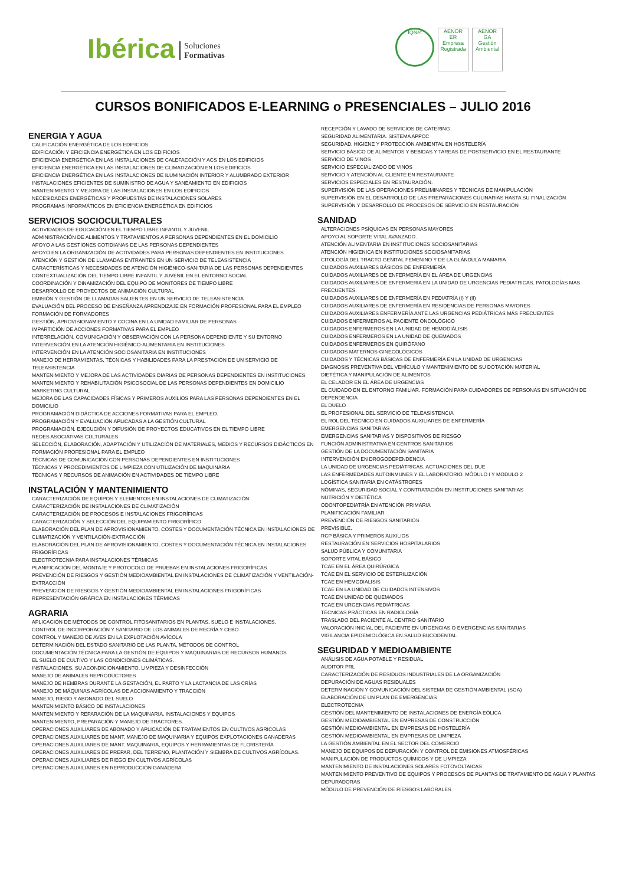Ibérica Soluciones
Formativas
IQNet
AENOR
ER
Empresa Registrada
AENOR
GA
Gestión Ambiental
CURSOS BONIFICADOS E-LEARNING o PRESENCIALES – JULIO 2016
ENERGIA Y AGUA
CALIFICACIÓN ENERGÉTICA DE LOS EDIFICIOS
EDIFICACIÓN Y EFICIENCIA ENERGÉTICA EN LOS EDIFICIOS
EFICIENCIA ENERGÉTICA EN LAS INSTALACIONES DE CALEFACCIÓN Y ACS EN LOS EDIFICIOS
EFICIENCIA ENERGÉTICA EN LAS INSTALACIONES DE CLIMATIZACIÓN EN LOS EDIFICIOS
EFICIENCIA ENERGÉTICA EN LAS INSTALACIONES DE ILUMINACIÓN INTERIOR Y ALUMBRADO EXTERIOR
INSTALACIONES EFICIENTES DE SUMINISTRO DE AGUA Y SANEAMIENTO EN EDIFICIOS
MANTENIMIENTO Y MEJORA DE LAS INSTALACIONES EN LOS EDIFICIOS
NECESIDADES ENERGÉTICAS Y PROPUESTAS DE INSTALACIONES SOLARES
PROGRAMAS INFORMÁTICOS EN EFICIENCIA ENERGÉTICA EN EDIFICIOS
SERVICIOS SOCIOCULTURALES
ACTIVIDADES DE EDUCACIÓN EN EL TIEMPO LIBRE INFANTIL Y JUVENIL
ADMINISTRACIÓN DE ALIMENTOS Y TRATAMIENTOS A PERSONAS DEPENDIENTES EN EL DOMICILIO
APOYO A LAS GESTIONES COTIDIANAS DE LAS PERSONAS DEPENDIENTES
APOYO EN LA ORGANIZACIÓN DE ACTIVIDADES PARA PERSONAS DEPENDIENTES EN INSTITUCIONES
ATENCIÓN Y GESTIÓN DE LLAMADAS ENTRANTES EN UN SERVICIO DE TELEASISTENCIA
CARACTERÍSTICAS Y NECESIDADES DE ATENCIÓN HIGIÉNICO-SANITARIA DE LAS PERSONAS DEPENDIENTES
CONTEXTUALIZACIÓN DEL TIEMPO LIBRE INFANTIL Y JUVENIL EN EL ENTORNO SOCIAL
COORDINACIÓN Y DINAMIZACIÓN DEL EQUIPO DE MONITORES DE TIEMPO LIBRE
DESARROLLO DE PROYECTOS DE ANIMACIÓN CULTURAL
EMISIÓN Y GESTIÓN DE LLAMADAS SALIENTES EN UN SERVICIO DE TELEASISTENCIA
EVALUACIÓN DEL PROCESO DE ENSEÑANZA APRENDIZAJE EN FORMACIÓN PROFESIONAL PARA EL EMPLEO FORMACIÓN DE FORMADORES
GESTIÓN, APROVISIONAMIENTO Y COCINA EN LA UNIDAD FAMILIAR DE PERSONAS
IMPARTICIÓN DE ACCIONES FORMATIVAS PARA EL EMPLEO
INTERRELACIÓN, COMUNICACIÓN Y OBSERVACIÓN CON LA PERSONA DEPENDIENTE Y SU ENTORNO
INTERVENCIÓN EN LA ATENCIÓN HIGIÉNICO-ALIMENTARIA EN INSTITUCIONES
INTERVENCIÓN EN LA ATENCIÓN SOCIOSANITARIA EN INSTITUCIONES
MANEJO DE HERRAMIENTAS, TÉCNICAS Y HABILIDADES PARA LA PRESTACIÓN DE UN SERVICIO DE TELEASISTENCIA
MANTENIMIENTO Y MEJORA DE LAS ACTIVIDADES DIARIAS DE PERSONAS DEPENDIENTES EN INSTITUCIONES
MANTENIMIENTO Y REHABILITACIÓN PSICOSOCIAL DE LAS PERSONAS DEPENDIENTES EN DOMICILIO
MARKETING CULTURAL
MEJORA DE LAS CAPACIDADES FÍSICAS Y PRIMEROS AUXILIOS PARA LAS PERSONAS DEPENDIENTES EN EL DOMICILIO
PROGRAMACIÓN DIDÁCTICA DE ACCIONES FORMATIVAS PARA EL EMPLEO.
PROGRAMACIÓN Y EVALUACIÓN APLICADAS A LA GESTIÓN CULTURAL
PROGRAMACIÓN, EJECUCIÓN Y DIFUSIÓN DE PROYECTOS EDUCATIVOS EN EL TIEMPO LIBRE
REDES ASOCIATIVAS CULTURALES
SELECCIÓN, ELABORACIÓN, ADAPTACIÓN Y UTILIZACIÓN DE MATERIALES, MEDIOS Y RECURSOS DIDÁCTICOS EN FORMACIÓN PROFESIONAL PARA EL EMPLEO
TÉCNICAS DE COMUNICACIÓN CON PERSONAS DEPENDIENTES EN INSTITUCIONES
TÉCNICAS Y PROCEDIMIENTOS DE LIMPIEZA CON UTILIZACIÓN DE MAQUINARIA
TÉCNICAS Y RECURSOS DE ANIMACIÓN EN ACTIVIDADES DE TIEMPO LIBRE
INSTALACIÓN Y MANTENIMIENTO
CARACTERIZACIÓN DE EQUIPOS Y ELEMENTOS EN INSTALACIONES DE CLIMATIZACIÓN
CARACTERIZACIÓN DE INSTALACIONES DE CLIMATIZACIÓN
CARACTERIZACIÓN DE PROCESOS E INSTALACIONES FRIGORÍFICAS
CARACTERIZACIÓN Y SELECCIÓN DEL EQUIPAMIENTO FRIGORÍFICO
ELABORACIÓN DEL PLAN DE APROVISIONAMIENTO, COSTES Y DOCUMENTACIÓN TÉCNICA EN INSTALACIONES DE CLIMATIZACIÓN Y VENTILACIÓN-EXTRACCIÓN
ELABORACIÓN DEL PLAN DE APROVISIONAMIENTO, COSTES Y DOCUMENTACIÓN TÉCNICA EN INSTALACIONES FRIGORÍFICAS
ELECTROTECNIA PARA INSTALACIONES TÉRMICAS
PLANIFICACIÓN DEL MONTAJE Y PROTOCOLO DE PRUEBAS EN INSTALACIONES FRIGORÍFICAS
PREVENCIÓN DE RIESGOS Y GESTIÓN MEDIOAMBIENTAL EN INSTALACIONES DE CLIMATIZACIÓN Y VENTILACIÓN-EXTRACCIÓN
PREVENCIÓN DE RIESGOS Y GESTIÓN MEDIOAMBIENTAL EN INSTALACIONES FRIGORÍFICAS
REPRESENTACIÓN GRÁFICA EN INSTALACIONES TÉRMICAS
AGRARIA
APLICACIÓN DE MÉTODOS DE CONTROL FITOSANITARIOS EN PLANTAS, SUELO E INSTALACIONES.
CONTROL DE INCORPORACIÓN Y SANITARIO DE LOS ANIMALES DE RECRÍA Y CEBO
CONTROL Y MANEJO DE AVES EN LA EXPLOTACIÓN AVÍCOLA
DETERMINACIÓN DEL ESTADO SANITARIO DE LAS PLANTA, MÉTODOS DE CONTROL
DOCUMENTACIÓN TÉCNICA PARA LA GESTIÓN DE EQUIPOS Y MAQUINARIAS DE RECURSOS HUMANOS
EL SUELO DE CULTIVO Y LAS CONDICIONES CLIMÁTICAS.
INSTALACIONES, SU ACONDICIONAMIENTO, LIMPIEZA Y DESINFECCIÓN
MANEJO DE ANIMALES REPRODUCTORES
MANEJO DE HEMBRAS DURANTE LA GESTACIÓN, EL PARTO Y LA LACTANCIA DE LAS CRÍAS
MANEJO DE MÁQUINAS AGRÍCOLAS DE ACCIONAMIENTO Y TRACCIÓN
MANEJO, RIEGO Y ABONADO DEL SUELO
MANTENIMIENTO BÁSICO DE INSTALACIONES
MANTENIMIENTO Y REPARACIÓN DE LA MAQUINARIA, INSTALACIONES Y EQUIPOS
MANTENIMIENTO, PREPARACIÓN Y MANEJO DE TRACTORES.
OPERACIONES AUXILIARES DE ABONADO Y APLICACIÓN DE TRATAMIENTOS EN CULTIVOS AGRICOLAS
OPERACIONES AUXILIARES DE MANT. MANEJO DE MAQUINARIA Y EQUIPOS EXPLOTACIONES GANADERAS
OPERACIONES AUXILIARES DE MANT. MAQUINARIA, EQUIPOS Y HERRAMIENTAS DE FLORISTERÍA
OPERACIONES AUXILIARES DE PREPAR. DEL TERRENO, PLANTACIÓN Y SIEMBRA DE CULTIVOS AGRÍCOLAS.
OPERACIONES AUXILIARES DE RIEGO EN CULTIVOS AGRÍCOLAS
OPERACIONES AUXILIARES EN REPRODUCCIÓN GANADERA
RECEPCIÓN Y LAVADO DE SERVICIOS DE CATERING
SEGURIDAD ALIMENTARIA. SISTEMA APPCC
SEGURIDAD, HIGIENE Y PROTECCIÓN AMBIENTAL EN HOSTELERÍA
SERVICIO BÁSICO DE ALIMENTOS Y BEBIDAS Y TAREAS DE POSTSERVICIO EN EL RESTAURANTE
SERVICIO DE VINOS
SERVICIO ESPECIALIZADO DE VINOS
SERVICIO Y ATENCIÓN AL CLIENTE EN RESTAURANTE
SERVICIOS ESPECIALES EN RESTAURACIÓN.
SUPERVISIÓN DE LAS OPERACIONES PRELIMINARES Y TÉCNICAS DE MANIPULACIÓN
SUPERVISIÓN EN EL DESARROLLO DE LAS PREPARACIONES CULINARIAS HASTA SU FINALIZACIÓN
SUPERVISIÓN Y DESARROLLO DE PROCESOS DE SERVICIO EN RESTAURACIÓN
SANIDAD
ALTERACIONES PSÍQUICAS EN PERSONAS MAYORES
APOYO AL SOPORTE VITAL AVANZADO.
ATENCIÓN ALIMENTARIA EN INSTITUCIONES SOCIOSANITARIAS
ATENCIÓN HIGIENICA EN INSTITUCIONES SOCIOSANITARIAS
CITOLOGÍA DEL TRACTO GENITAL FEMENINO Y DE LA GLÁNDULA MAMARIA
CUIDADOS AUXILIARES BÁSICOS DE ENFERMERÍA
CUIDADOS AUXILIARES DE ENFERMERÍA EN EL ÁREA DE URGENCIAS
CUIDADOS AUXILIARES DE ENFERMERIA EN LA UNIDAD DE URGENCIAS PEDIATRICAS. PATOLOGÍAS MAS FRECUENTES.
CUIDADOS AUXILIARES DE ENFERMERÍA EN PEDIATRÍA (I) Y (II)
CUIDADOS AUXILIARES DE ENFERMERÍA EN RESIDENCIAS DE PERSONAS MAYORES
CUIDADOS AUXILIARES ENFERMERÍA ANTE LAS URGENCIAS PEDIÁTRICAS MÁS FRECUENTES
CUIDADOS ENFERMEROS AL PACIENTE ONCOLÓGICO
CUIDADOS ENFERMEROS EN LA UNIDAD DE HEMODIÁLISIS
CUIDADOS ENFERMEROS EN LA UNIDAD DE QUEMADOS
CUIDADOS ENFERMEROS EN QUIRÓFANO
CUIDADOS MATERNOS-GINECOLÓGICOS
CUIDADOS Y TÉCNICAS BÁSICAS DE ENFERMERÍA EN LA UNIDAD DE URGENCIAS
DIAGNOSIS PREVENTIVA DEL VEHÍCULO Y MANTENIMIENTO DE SU DOTACIÓN MATERIAL
DIETÉTICA Y MANIPULACIÓN DE ALIMENTOS
EL CELADOR EN EL ÁREA DE URGENCIAS
EL CUIDADO EN EL ENTORNO FAMILIAR. FORMACIÓN PARA CUIDADORES DE PERSONAS EN SITUACIÓN DE DEPENDENCIA
EL DUELO
EL PROFESIONAL DEL SERVICIO DE TELEASISTENCIA
EL ROL DEL TÉCNICO EN CUIDADOS AUXILIARES DE ENFERMERÍA
EMERGENCIAS SANITARIAS
EMERGENCIAS SANITARIAS Y DISPOSITIVOS DE RIESGO
FUNCIÓN ADMINISTRATIVA EN CENTROS SANITARIOS
GESTIÓN DE LA DOCUMENTACIÓN SANITARIA
INTERVENCIÓN EN DROGODEPENDENCIA
LA UNIDAD DE URGENCIAS PEDIÁTRICAS. ACTUACIONES DEL DUE
LAS ENFERMEDADES AUTOINMUNES Y EL LABORATORIO. MÓDULO I Y MODULO 2
LOGÍSTICA SANITARIA EN CATÁSTROFES
NÓMINAS, SEGURIDAD SOCIAL Y CONTRATACIÓN EN INSTITUCIONES SANITARIAS
NUTRICIÓN Y DIETÉTICA
ODONTOPEDIATRÍA EN ATENCIÓN PRIMARIA
PLANIFICACIÓN FAMILIAR
PREVENCIÓN DE RIESGOS SANITARIOS
PREVISIBLE.
RCP BÁSICA Y PRIMEROS AUXILIOS
RESTAURACIÓN EN SERVICIOS HOSPITALARIOS
SALUD PÚBLICA Y COMUNITARIA
SOPORTE VITAL BÁSICO
TCAE EN EL ÁREA QUIRÚRGICA
TCAE EN EL SERVICIO DE ESTERILIZACIÓN
TCAE EN HEMODIALISIS
TCAE EN LA UNIDAD DE CUIDADOS INTENSIVOS
TCAE EN UNIDAD DE QUEMADOS
TCAE EN URGENCIAS PEDIÁTRICAS
TÉCNICAS PRÁCTICAS EN RADIOLOGÍA
TRASLADO DEL PACIENTE AL CENTRO SANITARIO
VALORACIÓN INICIAL DEL PACIENTE EN URGENCIAS O EMERGENCIAS SANITARIAS
VIGILANCIA EPIDEMIOLÓGICA EN SALUD BUCODENTAL
SEGURIDAD Y MEDIOAMBIENTE
ANÁLISIS DE AGUA POTABLE Y RESIDUAL
AUDITOR PRL
CARACTERIZACIÓN DE RESIDUOS INDUSTRIALES DE LA ORGANIZACIÓN
DEPURACIÓN DE AGUAS RESIDUALES
DETERMINACIÓN Y COMUNICACIÓN DEL SISTEMA DE GESTIÓN AMBIENTAL (SGA)
ELABORACIÓN DE UN PLAN DE EMERGENCIAS
ELECTROTECNIA
GESTIÓN DEL MANTENIMIENTO DE INSTALACIONES DE ENERGÍA EÓLICA
GESTIÓN MEDIOAMBIENTAL EN EMPRESAS DE CONSTRUCCIÓN
GESTIÓN MEDIOAMBIENTAL EN EMPRESAS DE HOSTELERÍA
GESTIÓN MEDIOAMBIENTAL EN EMPRESAS DE LIMPIEZA
LA GESTIÓN AMBIENTAL EN EL SECTOR DEL COMERCIO
MANEJO DE EQUIPOS DE DEPURACIÓN Y CONTROL DE EMISIONES ATMOSFÉRICAS
MANIPULACIÓN DE PRODUCTOS QUÍMICOS Y DE LIMPIEZA
MANTENIMIENTO DE INSTALACIONES SOLARES FOTOVOLTAICAS
MANTENIMIENTO PREVENTIVO DE EQUIPOS Y PROCESOS DE PLANTAS DE TRATAMIENTO DE AGUA Y PLANTAS DEPURADORAS
MÓDULO DE PREVENCIÓN DE RIESGOS LABORALES